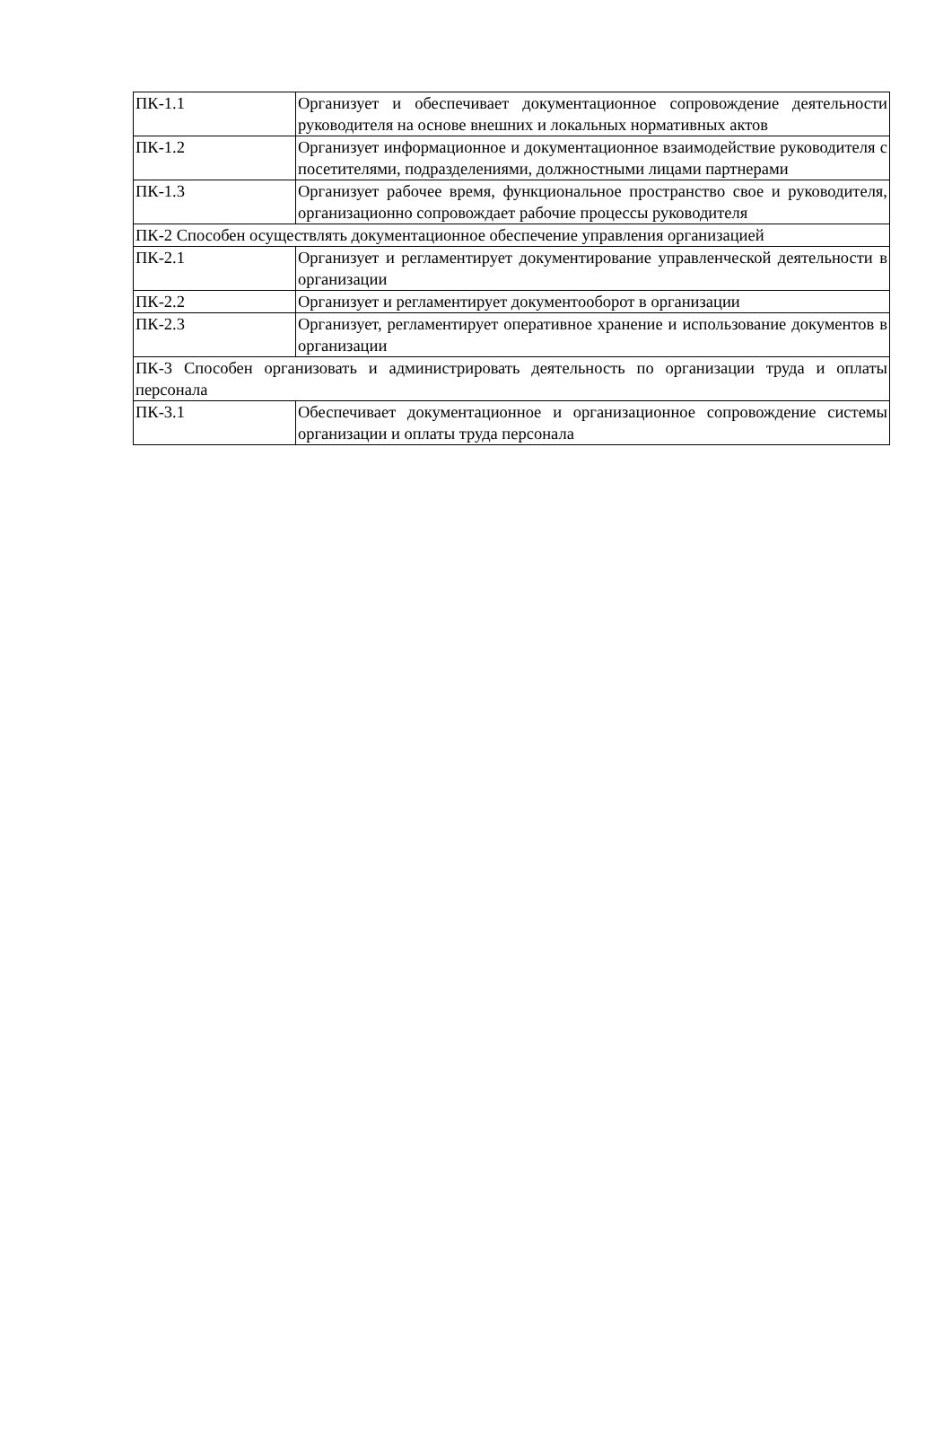| ПК-1.1 | Организует и обеспечивает документационное сопровождение деятельности руководителя на основе внешних и локальных нормативных актов |
| ПК-1.2 | Организует информационное и документационное взаимодействие руководителя с посетителями, подразделениями, должностными лицами партнерами |
| ПК-1.3 | Организует рабочее время, функциональное пространство свое и руководителя, организационно сопровождает рабочие процессы руководителя |
| ПК-2 Способен осуществлять документационное обеспечение управления организацией | |
| ПК-2.1 | Организует и регламентирует документирование управленческой деятельности в организации |
| ПК-2.2 | Организует и регламентирует документооборот в организации |
| ПК-2.3 | Организует, регламентирует оперативное хранение и использование документов в организации |
| ПК-3 Способен организовать и администрировать деятельность по организации труда и оплаты персонала | |
| ПК-3.1 | Обеспечивает документационное и организационное сопровождение системы организации и оплаты труда персонала |